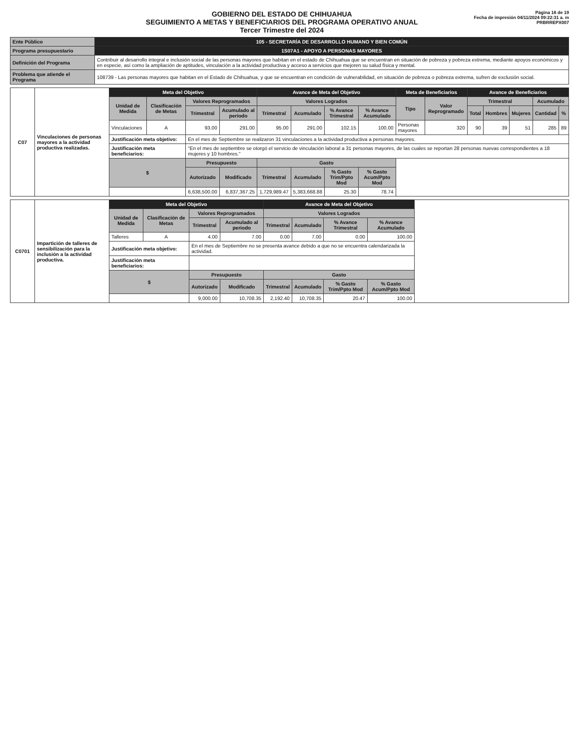GOBIERNO DEL ESTADO DE CHIHUAHUA
SEGUIMIENTO A METAS Y BENEFICIARIOS DEL PROGRAMA OPERATIVO ANUAL
Tercer Trimestre del 2024
Página 16 de 19
Fecha de impresión 04/11/2024 09:22:31 a. m
PRBRREPX007
| Ente Público | 105 - SECRETARÍA DE DESARROLLO HUMANO Y BIEN COMÚN |
| Programa presupuestario | 1S07A1 - APOYO A PERSONAS MAYORES |
| Definición del Programa | Contribuir al desarrollo integral e inclusión social de las personas mayores que habitan en el estado de Chihuahua que se encuentran en situación de pobreza y pobreza extrema, mediante apoyos económicos y en especie, así como la ampliación de aptitudes, vinculación a la actividad productiva y acceso a servicios que mejoren su salud física y mental. |
| Problema que atiende el Programa | 108739 - Las personas mayores que habitan en el Estado de Chihuahua, y que se encuentran en condición de vulnerabilidad, en situación de pobreza o pobreza extrema, sufren de exclusión social. |
| C07 | Vinculaciones de personas mayores a la actividad productiva realizadas. | Meta del Objetivo | | | | Avance de Meta del Objetivo | | | | Meta de Beneficiarios | | Avance de Beneficiarios | | | | |
| | | Unidad de Medida | Clasificación de Metas | Valores Reprogramados | | Valores Logrados | | | | Tipo | Valor Reprogramado | Trimestral | | | Acumulado | |
| | | | | Trimestral | Acumulado al periodo | Trimestral | Acumulado | % Avance Trimestral | % Avance Acumulado | | | Total | Hombres | Mujeres | Cantidad | % |
| | | Vinculaciones | A | 93.00 | 291.00 | 95.00 | 291.00 | 102.15 | 100.00 | Personas mayores | 320 | 90 | 39 | 51 | 285 | 89 |
| | | Justificación meta objetivo: | | En el mes de Septiembre se realizaron 31 vinculaciones a la actividad productiva a personas mayores. | | | | | | | | | | | | |
| | | Justificación meta beneficiarios: | | "En el mes de septiembre se otorgó el servicio de vinculación laboral a 31 personas mayores, de las cuales se reportan 28 personas nuevas correspondientes a 18 mujeres y 10 hombres." | | | | | | | | | | | | |
| | | $ | | Presupuesto | | Gasto | | | | | | | | | | |
| | | | | Autorizado | Modificado | Trimestral | Acumulado | % Gasto Trim/Ppto Mod | % Gasto Acum/Ppto Mod | | | | | | | |
| | | | | 6,638,500.00 | 6,837,367.25 | 1,729,989.47 | 5,383,668.88 | 25.30 | 78.74 | | | | | | | |
| C0701 | Impartición de talleres de sensibilización para la inclusión a la actividad productiva. | Meta del Objetivo | | | | Avance de Meta del Objetivo | | | | |
| | | Unidad de Medida | Clasificación de Metas | Valores Reprogramados | | Valores Logrados | | | | |
| | | | | Trimestral | Acumulado al periodo | Trimestral | Acumulado | % Avance Trimestral | % Avance Acumulado | |
| | | Talleres | A | 4.00 | 7.00 | 0.00 | 7.00 | 0.00 | 100.00 | |
| | | Justificación meta objetivo: | | En el mes de Septiembre no se presenta avance debido a que no se encuentra calendarizada la actividad. | | | | | | |
| | | Justificación meta beneficiarios: | | | | | | | | |
| | | $ | | Presupuesto | | Gasto | | | | |
| | | | | Autorizado | Modificado | Trimestral | Acumulado | % Gasto Trim/Ppto Mod | % Gasto Acum/Ppto Mod | |
| | | | | 9,000.00 | 10,708.35 | 2,192.40 | 10,708.35 | 20.47 | 100.00 | |